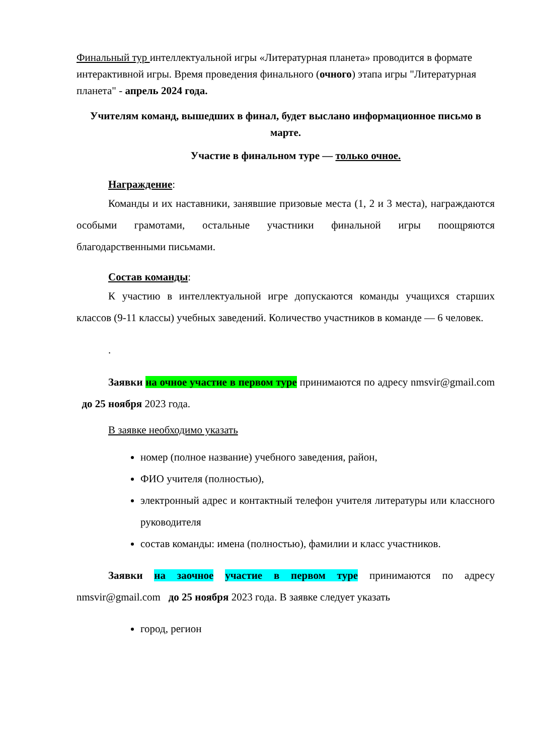Финальный тур интеллектуальной игры «Литературная планета» проводится в формате интерактивной игры. Время проведения финального (очного) этапа игры "Литературная планета" - апрель 2024 года.
Учителям команд, вышедших в финал, будет выслано информационное письмо в марте.
Участие в финальном туре — только очное.
Награждение:
Команды и их наставники, занявшие призовые места (1, 2 и 3 места), награждаются особыми грамотами, остальные участники финальной игры поощряются благодарственными письмами.
Состав команды:
К участию в интеллектуальной игре допускаются команды учащихся старших классов (9-11 классы) учебных заведений. Количество участников в команде — 6 человек.
.
Заявки на очное участие в первом туре принимаются по адресу nmsvir@gmail.com до 25 ноября 2023 года.
В заявке необходимо указать
номер (полное название) учебного заведения, район,
ФИО учителя (полностью),
электронный адрес и контактный телефон учителя литературы или классного руководителя
состав команды: имена (полностью), фамилии и класс участников.
Заявки на заочное участие в первом туре принимаются по адресу nmsvir@gmail.com до 25 ноября 2023 года. В заявке следует указать
город, регион